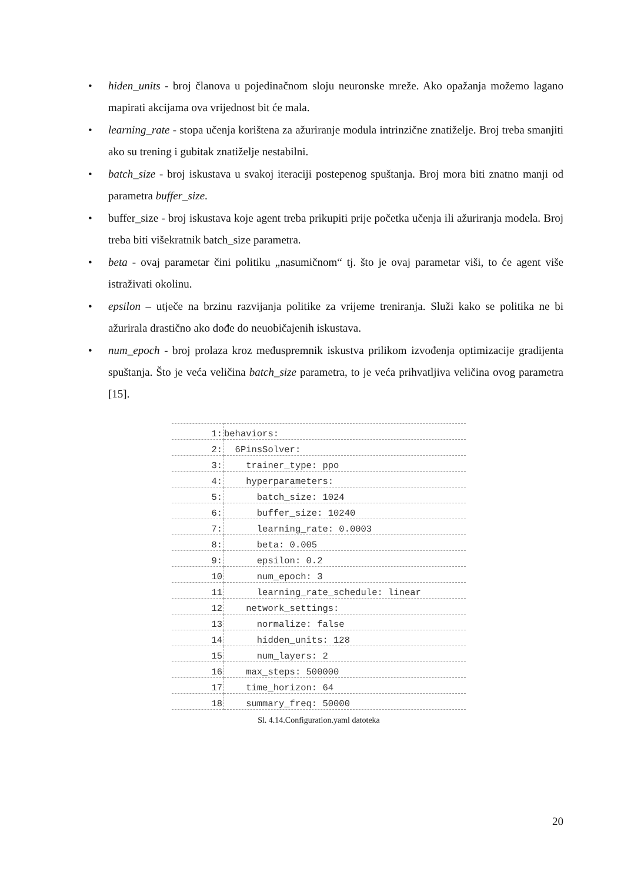• hiden_units - broj članova u pojedinačnom sloju neuronske mreže. Ako opažanja možemo lagano mapirati akcijama ova vrijednost bit će mala.
• learning_rate - stopa učenja korištena za ažuriranje modula intrinzične znatiželje. Broj treba smanjiti ako su trening i gubitak znatiželje nestabilni.
• batch_size - broj iskustava u svakoj iteraciji postepenog spuštanja. Broj mora biti znatno manji od parametra buffer_size.
• buffer_size - broj iskustava koje agent treba prikupiti prije početka učenja ili ažuriranja modela. Broj treba biti višekratnik batch_size parametra.
• beta - ovaj parametar čini politiku „nasumičnom“ tj. što je ovaj parametar viši, to će agent više istraživati okolinu.
• epsilon – utječe na brzinu razvijanja politike za vrijeme treniranja. Služi kako se politika ne bi ažurirala drastično ako dođe do neuobičajenih iskustava.
• num_epoch - broj prolaza kroz međuspremnik iskustva prilikom izvođenja optimizacije gradijenta spuštanja. Što je veća veličina batch_size parametra, to je veća prihvatljiva veličina ovog parametra [15].
| 1: | behaviors: |
| 2: | 6PinsSolver: |
| 3: | trainer_type: ppo |
| 4: | hyperparameters: |
| 5: | batch_size: 1024 |
| 6: | buffer_size: 10240 |
| 7: | learning_rate: 0.0003 |
| 8: | beta: 0.005 |
| 9: | epsilon: 0.2 |
| 10 | num_epoch: 3 |
| 11 | learning_rate_schedule: linear |
| 12 | network_settings: |
| 13 | normalize: false |
| 14 | hidden_units: 128 |
| 15 | num_layers: 2 |
| 16 | max_steps: 500000 |
| 17 | time_horizon: 64 |
| 18 | summary_freq: 50000 |
Sl. 4.14.Configuration.yaml datoteka
20